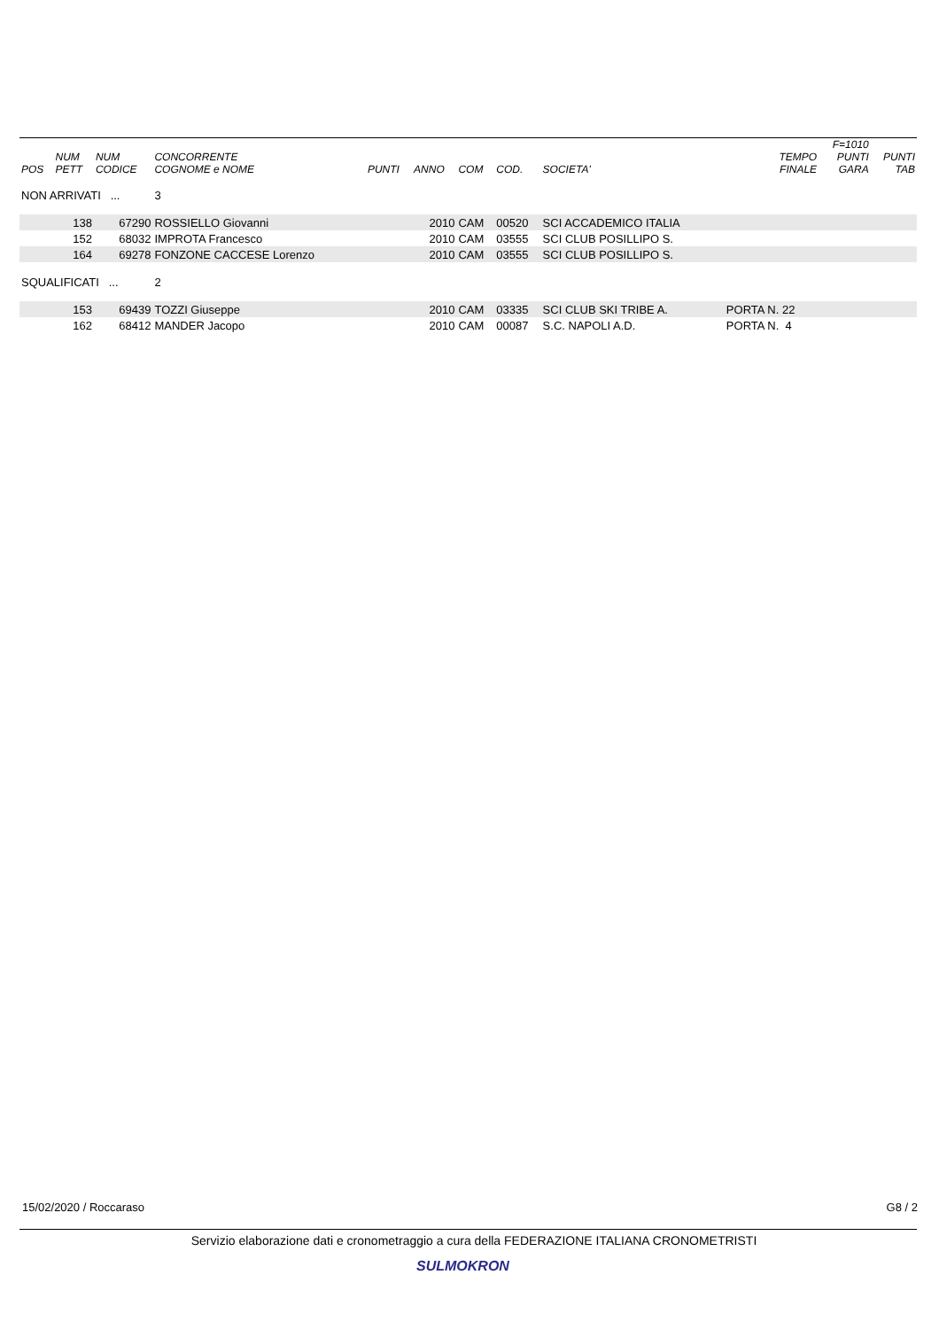| POS | NUM PETT | NUM CODICE | CONCORRENTE COGNOME e NOME | PUNTI | ANNO | COM | COD. | SOCIETA' | TEMPO FINALE | F=1010 PUNTI GARA | PUNTI TAB |
| --- | --- | --- | --- | --- | --- | --- | --- | --- | --- | --- | --- |
| NON ARRIVATI ... | | | 3 | | | | | | | | |
| | 138 | 67290 | ROSSIELLO Giovanni | | 2010 | CAM | 00520 | SCI ACCADEMICO ITALIA | | | |
| | 152 | 68032 | IMPROTA Francesco | | 2010 | CAM | 03555 | SCI CLUB POSILLIPO S. | | | |
| | 164 | 69278 | FONZONE CACCESE Lorenzo | | 2010 | CAM | 03555 | SCI CLUB POSILLIPO S. | | | |
| SQUALIFICATI ... | | | 2 | | | | | | | | |
| | 153 | 69439 | TOZZI Giuseppe | | 2010 | CAM | 03335 | SCI CLUB SKI TRIBE A. | PORTA N. 22 | | |
| | 162 | 68412 | MANDER Jacopo | | 2010 | CAM | 00087 | S.C. NAPOLI A.D. | PORTA N. 4 | | |
15/02/2020 / Roccaraso G8 / 2
Servizio elaborazione dati e cronometraggio a cura della FEDERAZIONE ITALIANA CRONOMETRISTI
SULMOKRON